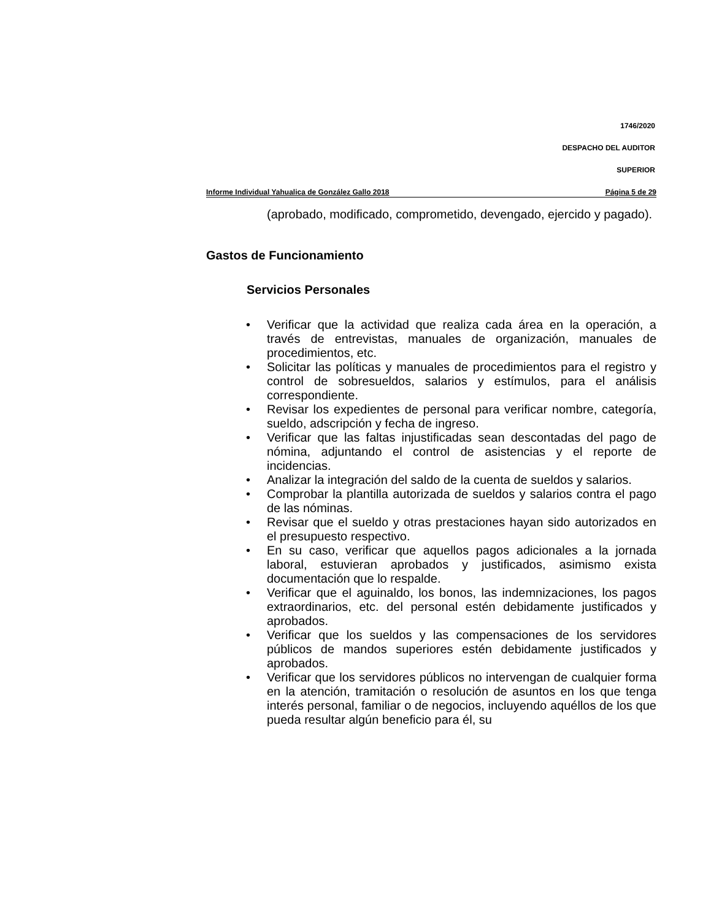1746/2020
DESPACHO DEL AUDITOR
SUPERIOR
Informe Individual Yahualica de González Gallo 2018 Página 5 de 29
(aprobado, modificado, comprometido, devengado, ejercido y pagado).
Gastos de Funcionamiento
Servicios Personales
• Verificar que la actividad que realiza cada área en la operación, a través de entrevistas, manuales de organización, manuales de procedimientos, etc.
• Solicitar las políticas y manuales de procedimientos para el registro y control de sobresueldos, salarios y estímulos, para el análisis correspondiente.
• Revisar los expedientes de personal para verificar nombre, categoría, sueldo, adscripción y fecha de ingreso.
• Verificar que las faltas injustificadas sean descontadas del pago de nómina, adjuntando el control de asistencias y el reporte de incidencias.
• Analizar la integración del saldo de la cuenta de sueldos y salarios.
• Comprobar la plantilla autorizada de sueldos y salarios contra el pago de las nóminas.
• Revisar que el sueldo y otras prestaciones hayan sido autorizados en el presupuesto respectivo.
• En su caso, verificar que aquellos pagos adicionales a la jornada laboral, estuvieran aprobados y justificados, asimismo exista documentación que lo respalde.
• Verificar que el aguinaldo, los bonos, las indemnizaciones, los pagos extraordinarios, etc. del personal estén debidamente justificados y aprobados.
• Verificar que los sueldos y las compensaciones de los servidores públicos de mandos superiores estén debidamente justificados y aprobados.
• Verificar que los servidores públicos no intervengan de cualquier forma en la atención, tramitación o resolución de asuntos en los que tenga interés personal, familiar o de negocios, incluyendo aquéllos de los que pueda resultar algún beneficio para él, su